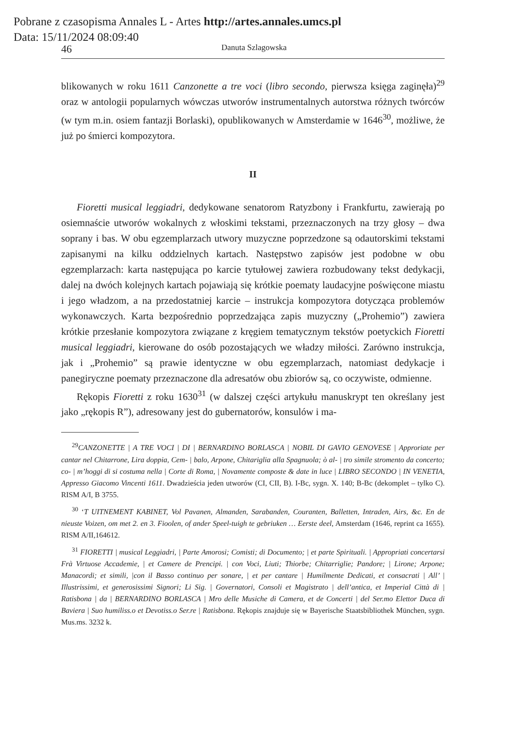Pobrane z czasopisma Annales L - Artes http://artes.annales.umcs.pl
Data: 15/11/2024 08:09:40
46 Danuta Szlagowska
blikowanych w roku 1611 Canzonette a tre voci (libro secondo, pierwsza księga zaginęła)<sup>29</sup> oraz w antologii popularnych wówczas utworów instrumentalnych autorstwa różnych twórców (w tym m.in. osiem fantazji Borlaski), opublikowanych w Amsterdamie w 1646<sup>30</sup>, możliwe, że już po śmierci kompozytora.
II
Fioretti musical leggiadri, dedykowane senatorom Ratyzbony i Frankfurtu, zawierają po osiemnaście utworów wokalnych z włoskimi tekstami, przeznaczonych na trzy głosy – dwa soprany i bas. W obu egzemplarzach utwory muzyczne poprzedzone są odautorskimi tekstami zapisanymi na kilku oddzielnych kartach. Następstwo zapisów jest podobne w obu egzemplarzach: karta następująca po karcie tytułowej zawiera rozbudowany tekst dedykacji, dalej na dwóch kolejnych kartach pojawiają się krótkie poematy laudacyjne poświęcone miastu i jego władzom, a na przedostatniej karcie – instrukcja kompozytora dotycząca problemów wykonawczych. Karta bezpośrednio poprzedzająca zapis muzyczny („Prohemio”) zawiera krótkie przesłanie kompozytora związane z kręgiem tematycznym tekstów poetyckich Fioretti musical leggiadri, kierowane do osób pozostających we władzy miłości. Zarówno instrukcja, jak i „Prohemio” są prawie identyczne w obu egzemplarzach, natomiast dedykacje i panegiryczne poematy przeznaczone dla adresatów obu zbiorów są, co oczywiste, odmienne.
Rękopis Fioretti z roku 1630<sup>31</sup> (w dalszej części artykułu manuskrypt ten określany jest jako „rękopis R”), adresowany jest do gubernatorów, konsulów i ma-
<sup>29</sup>CANZONETTE | A TRE VOCI | DI | BERNARDINO BORLASCA | NOBIL DI GAVIO GENOVESE | Approriate per cantar nel Chitarrone, Lira doppia, Cem- | balo, Arpone, Chitariglia alla Spagnuola; ò al- | tro simile stromento da concerto; co- | m’hoggi di si costuma nella | Corte di Roma, | Novamente composte & date in luce | LIBRO SECONDO | IN VENETIA, Appresso Giacomo Vincenti 1611. Dwadzieścia jeden utworów (CI, CII, B). I-Bc, sygn. X. 140; B-Bc (dekomplet – tylko C). RISM A/I, B 3755.
<sup>30</sup> ‘T UITNEMENT KABINET, Vol Pavanen, Almanden, Sarabanden, Couranten, Balletten, Intraden, Airs, &c. En de nieuste Voizen, om met 2. en 3. Fioolen, of ander Speel-tuigh te gebriuken … Eerste deel, Amsterdam (1646, reprint ca 1655). RISM A/II,164612.
<sup>31</sup> FIORETTI | musical Leggiadri, | Parte Amorosi; Comisti; di Documento; | et parte Spirituali. | Appropriati concertarsi Frà Virtuose Accademie, | et Camere de Prencipi. | con Voci, Liuti; Thiorbe; Chitarriglie; Pandore; | Lirone; Arpone; Manacordi; et simili, |con il Basso continuo per sonare, | et per cantare | Humilmente Dedicati, et consacrati | All’ | Illustrissimi, et generosissimi Signori; Li Sig. | Governatori, Consoli et Magistrato | dell’antica, et Imperial Città di | Ratisbona | da | BERNARDINO BORLASCA | Mro delle Musiche di Camera, et de Concerti | del Ser.mo Elettor Duca di Baviera | Suo humiliss.o et Devotiss.o Ser.re | Ratisbona. Rękopis znajduje się w Bayerische Staatsbibliothek München, sygn. Mus.ms. 3232 k.